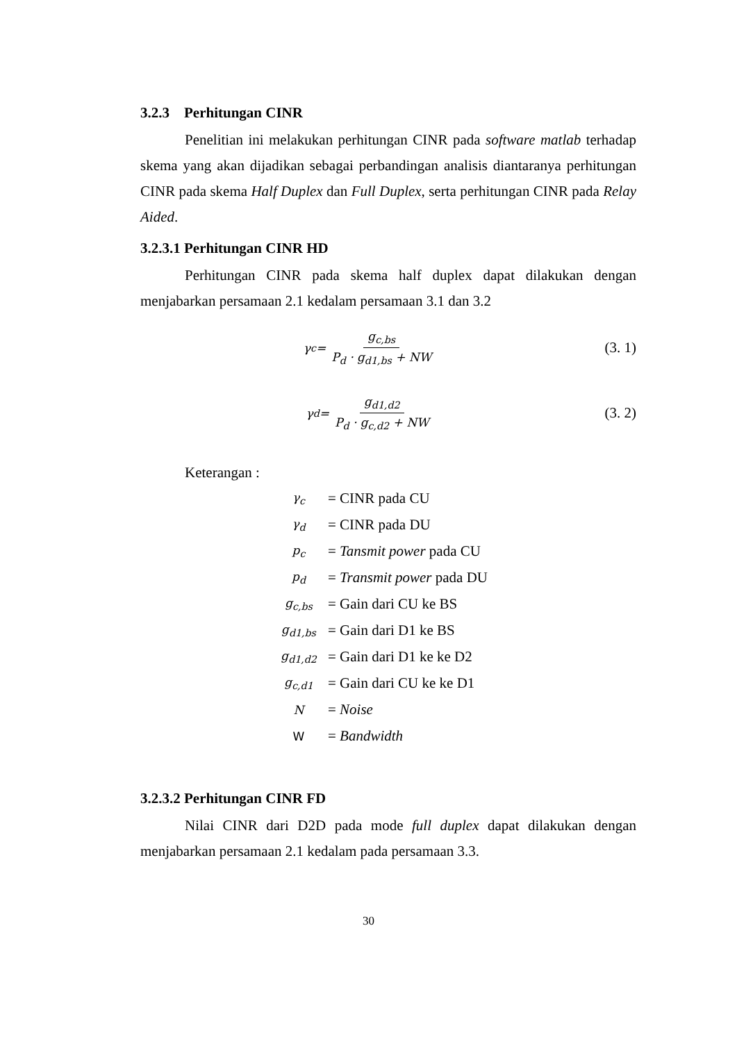3.2.3 Perhitungan CINR
Penelitian ini melakukan perhitungan CINR pada software matlab terhadap skema yang akan dijadikan sebagai perbandingan analisis diantaranya perhitungan CINR pada skema Half Duplex dan Full Duplex, serta perhitungan CINR pada Relay Aided.
3.2.3.1 Perhitungan CINR HD
Perhitungan CINR pada skema half duplex dapat dilakukan dengan menjabarkan persamaan 2.1 kedalam persamaan 3.1 dan 3.2
γ<sub>c</sub> = g<sub>c,bs</sub> P<sub>d</sub> · g<sub>d1,bs</sub> + NW
(3. 1)
γ<sub>d</sub> = g<sub>d1,d2</sub> P<sub>d</sub> · g<sub>c,d2</sub> + NW
(3. 2)
Keterangan :
| γ<sub>c</sub> | = CINR pada CU |
| γ<sub>d</sub> | = CINR pada DU |
| p<sub>c</sub> | = Tansmit power pada CU |
| p<sub>d</sub> | = Transmit power pada DU |
| g<sub>c,bs</sub> | = Gain dari CU ke BS |
| g<sub>d1,bs</sub> | = Gain dari D1 ke BS |
| g<sub>d1,d2</sub> | = Gain dari D1 ke ke D2 |
| g<sub>c,d1</sub> | = Gain dari CU ke ke D1 |
| N | = Noise |
| W | = Bandwidth |
3.2.3.2 Perhitungan CINR FD
Nilai CINR dari D2D pada mode full duplex dapat dilakukan dengan menjabarkan persamaan 2.1 kedalam pada persamaan 3.3.
30